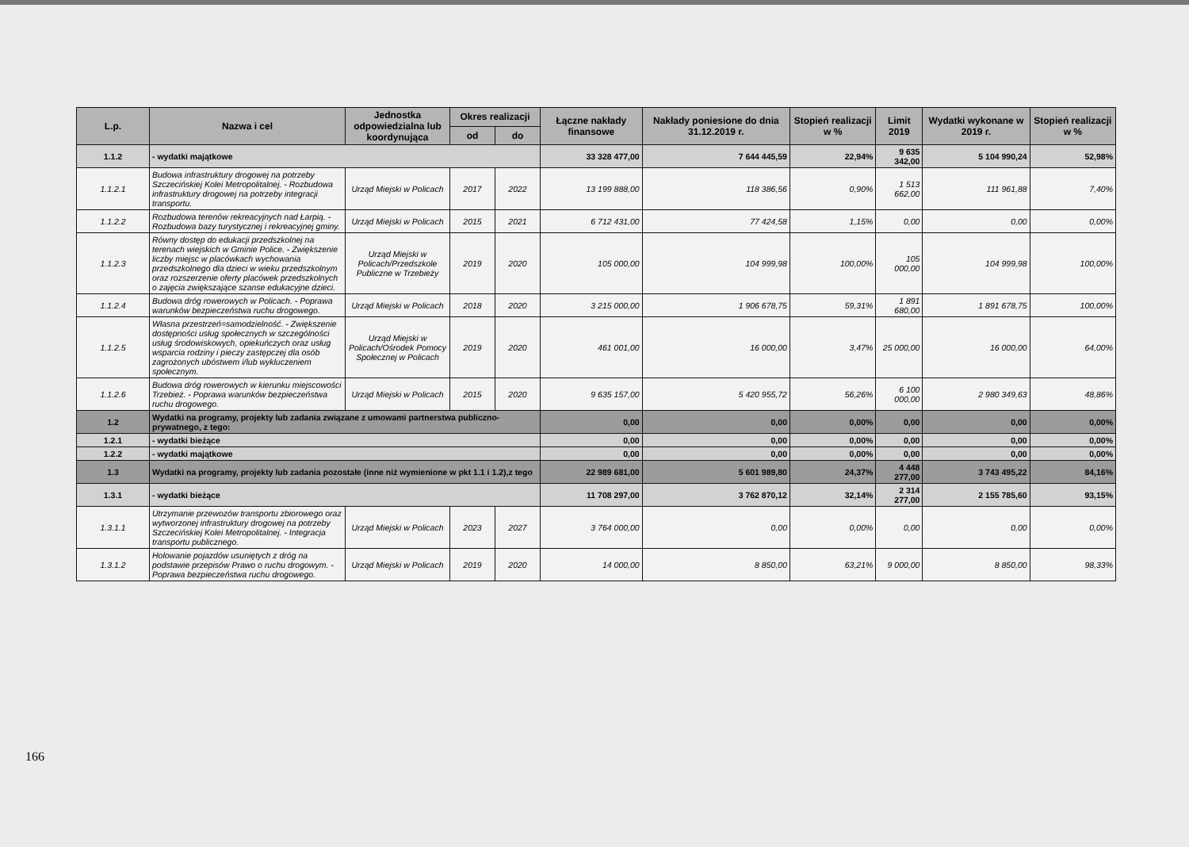| L.p. | Nazwa i cel | Jednostka odpowiedzialna lub koordynująca | Okres realizacji | | Łączne nakłady finansowe | Nakłady poniesione do dnia 31.12.2019 r. | Stopień realizacji w % | Limit 2019 | Wydatki wykonane w 2019 r. | Stopień realizacji w % |
| --- | --- | --- | --- | --- | --- | --- | --- | --- | --- | --- |
| | | | od | do | | | | | | |
| 1.1.2 | - wydatki majątkowe | | | | 33 328 477,00 | 7 644 445,59 | 22,94% | 9 635 342,00 | 5 104 990,24 | 52,98% |
| 1.1.2.1 | Budowa infrastruktury drogowej na potrzeby Szczecińskiej Kolei Metropolitalnej. - Rozbudowa infrastruktury drogowej na potrzeby integracji transportu. | Urząd Miejski w Policach | 2017 | 2022 | 13 199 888,00 | 118 386,56 | 0,90% | 1 513 662,00 | 111 961,88 | 7,40% |
| 1.1.2.2 | Rozbudowa terenów rekreacyjnych nad Łarpią. - Rozbudowa bazy turystycznej i rekreacyjnej gminy. | Urząd Miejski w Policach | 2015 | 2021 | 6 712 431,00 | 77 424,58 | 1,15% | 0,00 | 0,00 | 0,00% |
| 1.1.2.3 | Równy dostęp do edukacji przedszkolnej na terenach wiejskich w Gminie Police. - Zwiększenie liczby miejsc w placówkach wychowania przedszkolnego dla dzieci w wieku przedszkolnym oraz rozszerzenie oferty placówek przedszkolnych o zajęcia zwiększające szanse edukacyjne dzieci. | Urząd Miejski w Policach/Przedszkole Publiczne w Trzebieży | 2019 | 2020 | 105 000,00 | 104 999,98 | 100,00% | 105 000,00 | 104 999,98 | 100,00% |
| 1.1.2.4 | Budowa dróg rowerowych w Policach. - Poprawa warunków bezpieczeństwa ruchu drogowego. | Urząd Miejski w Policach | 2018 | 2020 | 3 215 000,00 | 1 906 678,75 | 59,31% | 1 891 680,00 | 1 891 678,75 | 100,00% |
| 1.1.2.5 | Własna przestrzeń=samodzielność. - Zwiększenie dostępności usług społecznych w szczególności usług środowiskowych, opiekuńczych oraz usług wsparcia rodziny i pieczy zastępczej dla osób zagrożonych ubóstwem i/lub wykluczeniem społecznym. | Urząd Miejski w Policach/Ośrodek Pomocy Społecznej w Policach | 2019 | 2020 | 461 001,00 | 16 000,00 | 3,47% | 25 000,00 | 16 000,00 | 64,00% |
| 1.1.2.6 | Budowa dróg rowerowych w kierunku miejscowości Trzebież. - Poprawa warunków bezpieczeństwa ruchu drogowego. | Urząd Miejski w Policach | 2015 | 2020 | 9 635 157,00 | 5 420 955,72 | 56,26% | 6 100 000,00 | 2 980 349,63 | 48,86% |
| 1.2 | Wydatki na programy, projekty lub zadania związane z umowami partnerstwa publiczno-prywatnego, z tego: | | | | 0,00 | 0,00 | 0,00% | 0,00 | 0,00 | 0,00% |
| 1.2.1 | - wydatki bieżące | | | | 0,00 | 0,00 | 0,00% | 0,00 | 0,00 | 0,00% |
| 1.2.2 | - wydatki majątkowe | | | | 0,00 | 0,00 | 0,00% | 0,00 | 0,00 | 0,00% |
| 1.3 | Wydatki na programy, projekty lub zadania pozostałe (inne niż wymienione w pkt 1.1 i 1.2),z tego | | | | 22 989 681,00 | 5 601 989,80 | 24,37% | 4 448 277,00 | 3 743 495,22 | 84,16% |
| 1.3.1 | - wydatki bieżące | | | | 11 708 297,00 | 3 762 870,12 | 32,14% | 2 314 277,00 | 2 155 785,60 | 93,15% |
| 1.3.1.1 | Utrzymanie przewozów transportu zbiorowego oraz wytworzonej infrastruktury drogowej na potrzeby Szczecińskiej Kolei Metropolitalnej. - Integracja transportu publicznego. | Urząd Miejski w Policach | 2023 | 2027 | 3 764 000,00 | 0,00 | 0,00% | 0,00 | 0,00 | 0,00% |
| 1.3.1.2 | Holowanie pojazdów usuniętych z dróg na podstawie przepisów Prawo o ruchu drogowym. - Poprawa bezpieczeństwa ruchu drogowego. | Urząd Miejski w Policach | 2019 | 2020 | 14 000,00 | 8 850,00 | 63,21% | 9 000,00 | 8 850,00 | 98,33% |
166